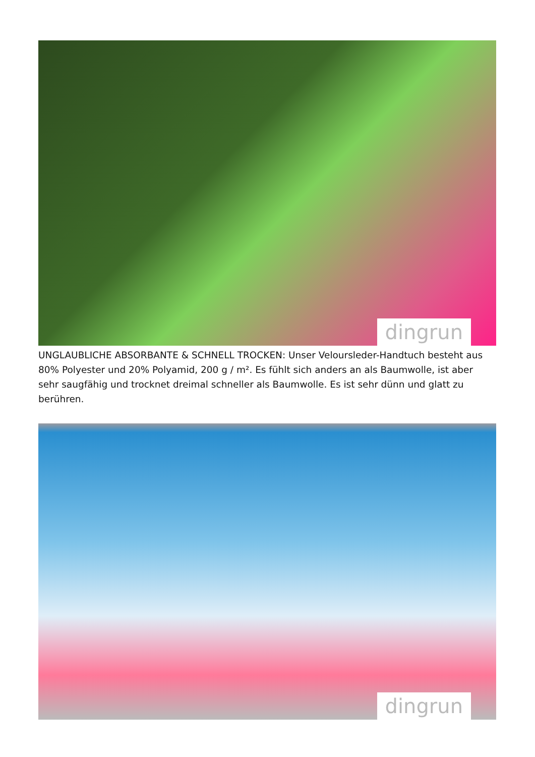dingrun
UNGLAUBLICHE ABSORBANTE & SCHNELL TROCKEN: Unser Veloursleder-Handtuch besteht aus 80% Polyester und 20% Polyamid, 200 g / m². Es fühlt sich anders an als Baumwolle, ist aber sehr saugfähig und trocknet dreimal schneller als Baumwolle. Es ist sehr dünn und glatt zu berühren.
dingrun